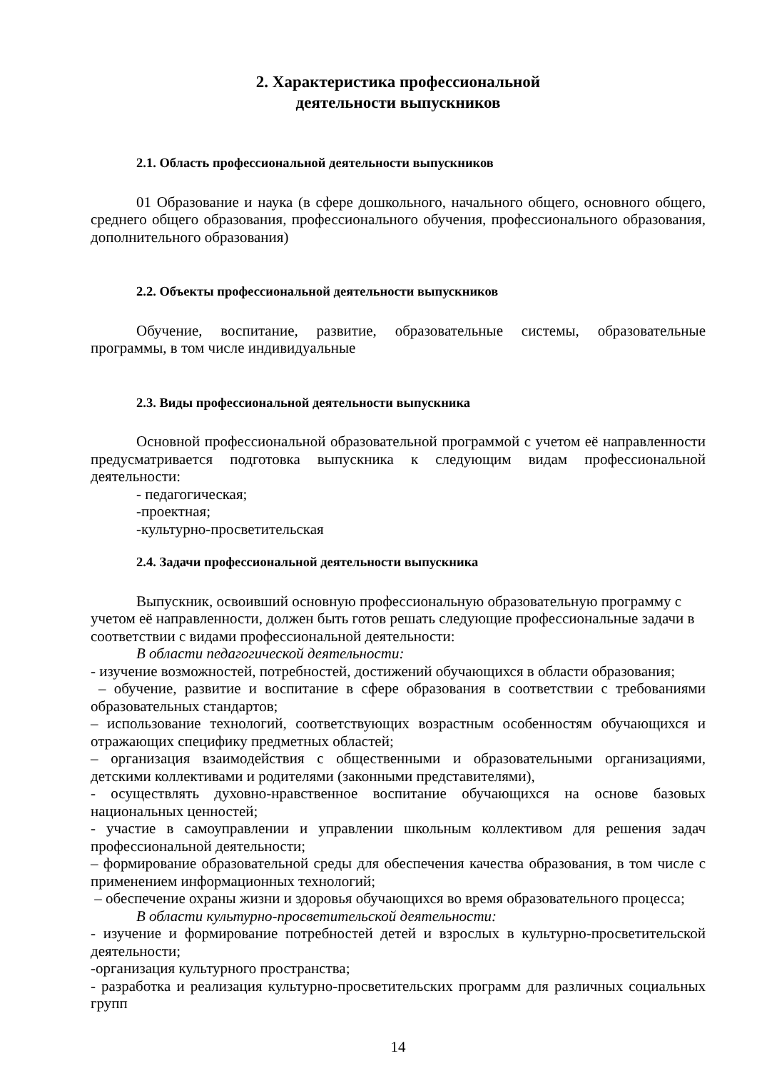2. Характеристика профессиональной
деятельности выпускников
2.1. Область профессиональной деятельности выпускников
01 Образование и наука (в сфере дошкольного, начального общего, основного общего, среднего общего образования, профессионального обучения, профессионального образования, дополнительного образования)
2.2. Объекты профессиональной деятельности выпускников
Обучение, воспитание, развитие, образовательные системы, образовательные программы, в том числе индивидуальные
2.3. Виды профессиональной деятельности выпускника
Основной профессиональной образовательной программой с учетом её направленности предусматривается подготовка выпускника к следующим видам профессиональной деятельности:
- педагогическая;
-проектная;
-культурно-просветительская
2.4. Задачи профессиональной деятельности выпускника
Выпускник, освоивший основную профессиональную образовательную программу с учетом её направленности, должен быть готов решать следующие профессиональные задачи в соответствии с видами профессиональной деятельности:
В области педагогической деятельности:
- изучение возможностей, потребностей, достижений обучающихся в области образования;
– обучение, развитие и воспитание в сфере образования в соответствии с требованиями образовательных стандартов;
– использование технологий, соответствующих возрастным особенностям обучающихся и отражающих специфику предметных областей;
– организация взаимодействия с общественными и образовательными организациями, детскими коллективами и родителями (законными представителями),
- осуществлять духовно-нравственное воспитание обучающихся на основе базовых национальных ценностей;
- участие в самоуправлении и управлении школьным коллективом для решения задач профессиональной деятельности;
– формирование образовательной среды для обеспечения качества образования, в том числе с применением информационных технологий;
– обеспечение охраны жизни и здоровья обучающихся во время образовательного процесса;
В области культурно-просветительской деятельности:
- изучение и формирование потребностей детей и взрослых в культурно-просветительской деятельности;
-организация культурного пространства;
- разработка и реализация культурно-просветительских программ для различных социальных групп
14